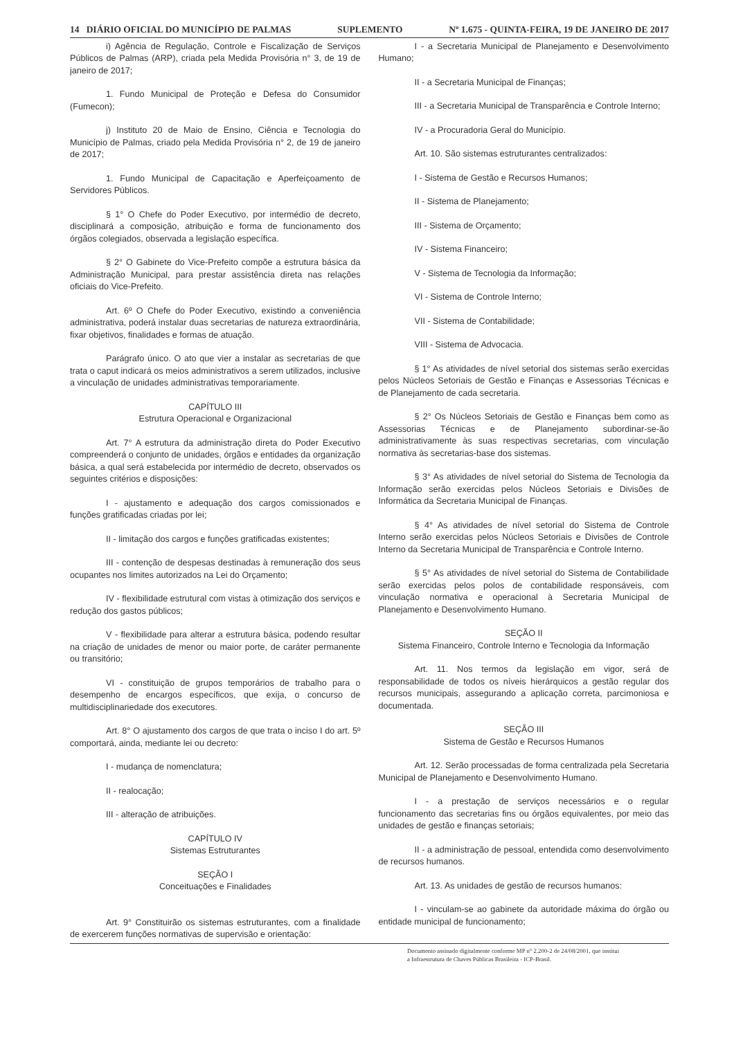14 DIÁRIO OFICIAL DO MUNICÍPIO DE PALMAS SUPLEMENTO Nº 1.675 - QUINTA-FEIRA, 19 DE JANEIRO DE 2017
i) Agência de Regulação, Controle e Fiscalização de Serviços Públicos de Palmas (ARP), criada pela Medida Provisória n° 3, de 19 de janeiro de 2017;
1. Fundo Municipal de Proteção e Defesa do Consumidor (Fumecon);
j) Instituto 20 de Maio de Ensino, Ciência e Tecnologia do Município de Palmas, criado pela Medida Provisória n° 2, de 19 de janeiro de 2017;
1. Fundo Municipal de Capacitação e Aperfeiçoamento de Servidores Públicos.
§ 1° O Chefe do Poder Executivo, por intermédio de decreto, disciplinará a composição, atribuição e forma de funcionamento dos órgãos colegiados, observada a legislação específica.
§ 2° O Gabinete do Vice-Prefeito compõe a estrutura básica da Administração Municipal, para prestar assistência direta nas relações oficiais do Vice-Prefeito.
Art. 6º O Chefe do Poder Executivo, existindo a conveniência administrativa, poderá instalar duas secretarias de natureza extraordinária, fixar objetivos, finalidades e formas de atuação.
Parágrafo único. O ato que vier a instalar as secretarias de que trata o caput indicará os meios administrativos a serem utilizados, inclusive a vinculação de unidades administrativas temporariamente.
CAPÍTULO III
Estrutura Operacional e Organizacional
Art. 7° A estrutura da administração direta do Poder Executivo compreenderá o conjunto de unidades, órgãos e entidades da organização básica, a qual será estabelecida por intermédio de decreto, observados os seguintes critérios e disposições:
I - ajustamento e adequação dos cargos comissionados e funções gratificadas criadas por lei;
II - limitação dos cargos e funções gratificadas existentes;
III - contenção de despesas destinadas à remuneração dos seus ocupantes nos limites autorizados na Lei do Orçamento;
IV - flexibilidade estrutural com vistas à otimização dos serviços e redução dos gastos públicos;
V - flexibilidade para alterar a estrutura básica, podendo resultar na criação de unidades de menor ou maior porte, de caráter permanente ou transitório;
VI - constituição de grupos temporários de trabalho para o desempenho de encargos específicos, que exija, o concurso de multidisciplinariedade dos executores.
Art. 8° O ajustamento dos cargos de que trata o inciso I do art. 5º comportará, ainda, mediante lei ou decreto:
I - mudança de nomenclatura;
II - realocação;
III - alteração de atribuições.
CAPÍTULO IV
Sistemas Estruturantes
SEÇÃO I
Conceituações e Finalidades
Art. 9° Constituirão os sistemas estruturantes, com a finalidade de exercerem funções normativas de supervisão e orientação:
I - a Secretaria Municipal de Planejamento e Desenvolvimento Humano;
II - a Secretaria Municipal de Finanças;
III - a Secretaria Municipal de Transparência e Controle Interno;
IV - a Procuradoria Geral do Município.
Art. 10. São sistemas estruturantes centralizados:
I - Sistema de Gestão e Recursos Humanos;
II - Sistema de Planejamento;
III - Sistema de Orçamento;
IV - Sistema Financeiro;
V - Sistema de Tecnologia da Informação;
VI - Sistema de Controle Interno;
VII - Sistema de Contabilidade;
VIII - Sistema de Advocacia.
§ 1° As atividades de nível setorial dos sistemas serão exercidas pelos Núcleos Setoriais de Gestão e Finanças e Assessorias Técnicas e de Planejamento de cada secretaria.
§ 2° Os Núcleos Setoriais de Gestão e Finanças bem como as Assessorias Técnicas e de Planejamento subordinar-se-ão administrativamente às suas respectivas secretarias, com vinculação normativa às secretarias-base dos sistemas.
§ 3° As atividades de nível setorial do Sistema de Tecnologia da Informação serão exercidas pelos Núcleos Setoriais e Divisões de Informática da Secretaria Municipal de Finanças.
§ 4° As atividades de nível setorial do Sistema de Controle Interno serão exercidas pelos Núcleos Setoriais e Divisões de Controle Interno da Secretaria Municipal de Transparência e Controle Interno.
§ 5° As atividades de nível setorial do Sistema de Contabilidade serão exercidas pelos polos de contabilidade responsáveis, com vinculação normativa e operacional à Secretaria Municipal de Planejamento e Desenvolvimento Humano.
SEÇÃO II
Sistema Financeiro, Controle Interno e Tecnologia da Informação
Art. 11. Nos termos da legislação em vigor, será de responsabilidade de todos os níveis hierárquicos a gestão regular dos recursos municipais, assegurando a aplicação correta, parcimoniosa e documentada.
SEÇÃO III
Sistema de Gestão e Recursos Humanos
Art. 12. Serão processadas de forma centralizada pela Secretaria Municipal de Planejamento e Desenvolvimento Humano.
I - a prestação de serviços necessários e o regular funcionamento das secretarias fins ou órgãos equivalentes, por meio das unidades de gestão e finanças setoriais;
II - a administração de pessoal, entendida como desenvolvimento de recursos humanos.
Art. 13. As unidades de gestão de recursos humanos:
I - vinculam-se ao gabinete da autoridade máxima do órgão ou entidade municipal de funcionamento;
Documento assinado digitalmente conforme MP n° 2.200-2 de 24/08/2001, que institui
a Infraestrutura de Chaves Públicas Brasileira - ICP-Brasil.